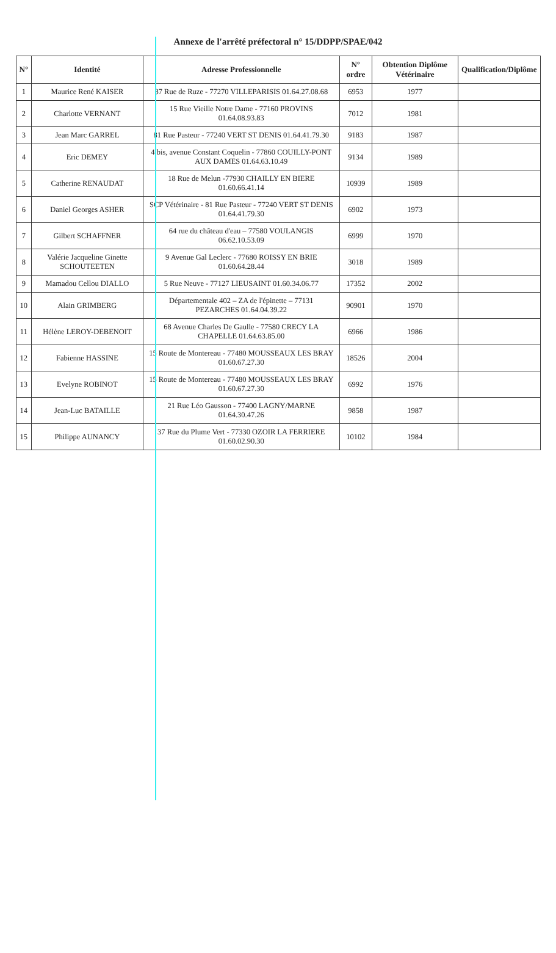Annexe de l'arrêté préfectoral n° 15/DDPP/SPAE/042
| N° | Identité | Adresse Professionnelle | N° ordre | Obtention Diplôme Vétérinaire | Qualification/Diplôme |
| --- | --- | --- | --- | --- | --- |
| 1 | Maurice René KAISER | 87 Rue de Ruze - 77270 VILLEPARISIS 01.64.27.08.68 | 6953 | 1977 | |
| 2 | Charlotte VERNANT | 15 Rue Vieille Notre Dame - 77160 PROVINS 01.64.08.93.83 | 7012 | 1981 | |
| 3 | Jean Marc GARREL | 81 Rue Pasteur - 77240 VERT ST DENIS 01.64.41.79.30 | 9183 | 1987 | |
| 4 | Eric DEMEY | 4 bis, avenue Constant Coquelin - 77860 COUILLY-PONT AUX DAMES 01.64.63.10.49 | 9134 | 1989 | |
| 5 | Catherine RENAUDAT | 18 Rue de Melun -77930 CHAILLY EN BIERE 01.60.66.41.14 | 10939 | 1989 | |
| 6 | Daniel Georges ASHER | SCP Vétérinaire - 81 Rue Pasteur - 77240 VERT ST DENIS 01.64.41.79.30 | 6902 | 1973 | |
| 7 | Gilbert SCHAFFNER | 64 rue du château d'eau – 77580 VOULANGIS 06.62.10.53.09 | 6999 | 1970 | |
| 8 | Valérie Jacqueline Ginette SCHOUTEETEN | 9 Avenue Gal Leclerc - 77680 ROISSY EN BRIE 01.60.64.28.44 | 3018 | 1989 | |
| 9 | Mamadou Cellou DIALLO | 5 Rue Neuve - 77127 LIEUSAINT 01.60.34.06.77 | 17352 | 2002 | |
| 10 | Alain GRIMBERG | Départementale 402 – ZA de l'épinette – 77131 PEZARCHES 01.64.04.39.22 | 90901 | 1970 | |
| 11 | Hélène LEROY-DEBENOIT | 68 Avenue Charles De Gaulle - 77580 CRECY LA CHAPELLE 01.64.63.85.00 | 6966 | 1986 | |
| 12 | Fabienne HASSINE | 15 Route de Montereau - 77480 MOUSSEAUX LES BRAY 01.60.67.27.30 | 18526 | 2004 | |
| 13 | Evelyne ROBINOT | 15 Route de Montereau - 77480 MOUSSEAUX LES BRAY 01.60.67.27.30 | 6992 | 1976 | |
| 14 | Jean-Luc BATAILLE | 21 Rue Léo Gausson - 77400 LAGNY/MARNE 01.64.30.47.26 | 9858 | 1987 | |
| 15 | Philippe AUNANCY | 37 Rue du Plume Vert - 77330 OZOIR LA FERRIERE 01.60.02.90.30 | 10102 | 1984 | |